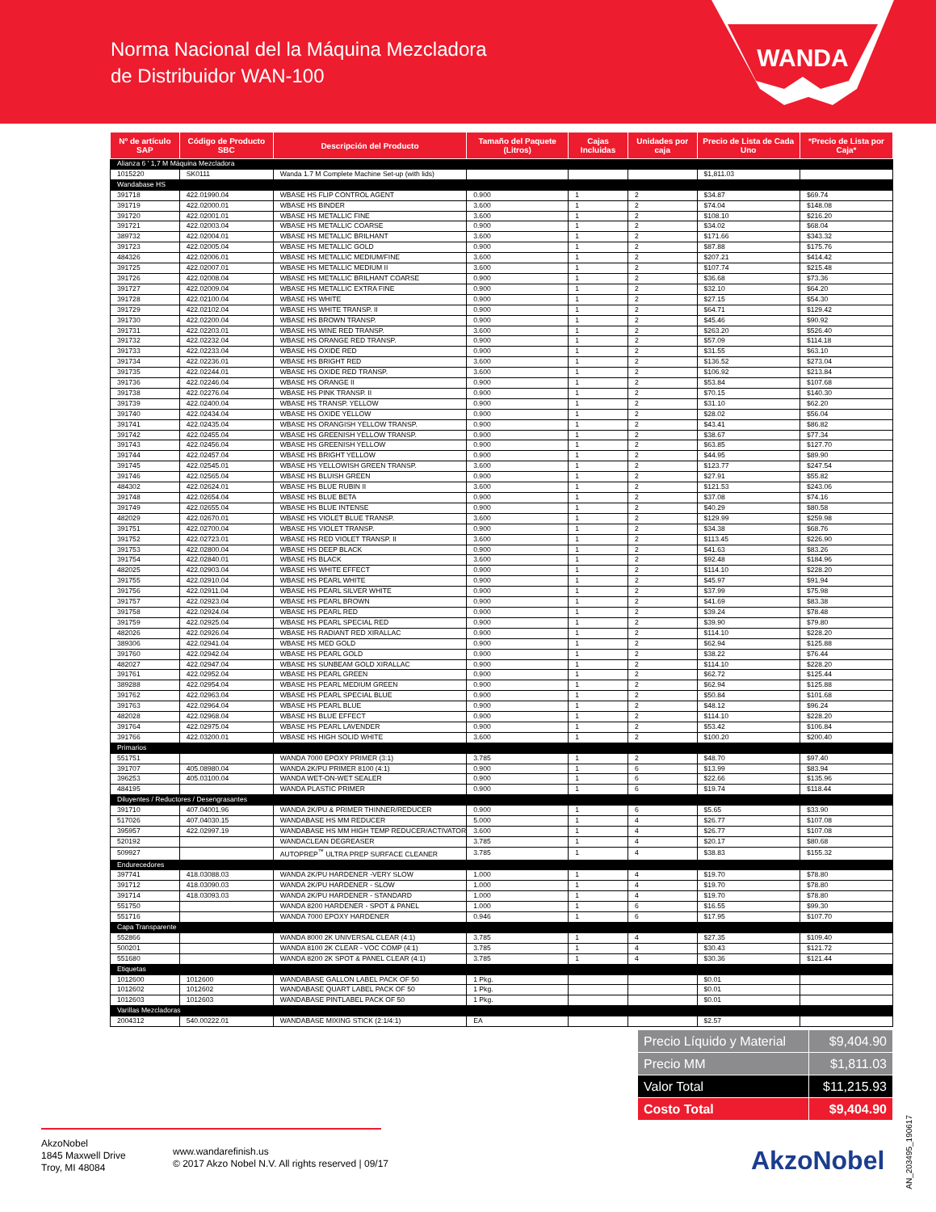Norma Nacional del la Máquina Mezcladora
de Distribuidor WAN-100
WANDA
| Nº de artículo SAP | Código de Producto SBC | Descripción del Producto | Tamaño del Paquete (Litros) | Cajas Incluidas | Unidades por caja | Precio de Lista de Cada Uno | *Precio de Lista por Caja* |
| --- | --- | --- | --- | --- | --- | --- | --- |
| Alianza 6 ' 1,7 M Máquina Mezcladora | | | | | | | |
| 1015220 | SK0111 | Wanda 1.7 M Complete Machine Set-up (with lids) | | | | $1,811.03 | |
| Wandabase HS | | | | | | | |
| 391718 | 422.01990.04 | WBASE HS FLIP CONTROL AGENT | 0.900 | 1 | 2 | $34.87 | $69.74 |
| 391719 | 422.02000.01 | WBASE HS BINDER | 3.600 | 1 | 2 | $74.04 | $148.08 |
| 391720 | 422.02001.01 | WBASE HS METALLIC FINE | 3.600 | 1 | 2 | $108.10 | $216.20 |
| 391721 | 422.02003.04 | WBASE HS METALLIC COARSE | 0.900 | 1 | 2 | $34.02 | $68.04 |
| 389732 | 422.02004.01 | WBASE HS METALLIC BRILHANT | 3.600 | 1 | 2 | $171.66 | $343.32 |
| 391723 | 422.02005.04 | WBASE HS METALLIC GOLD | 0.900 | 1 | 2 | $87.88 | $175.76 |
| 484326 | 422.02006.01 | WBASE HS METALLIC MEDIUM/FINE | 3.600 | 1 | 2 | $207.21 | $414.42 |
| 391725 | 422.02007.01 | WBASE HS METALLIC MEDIUM II | 3.600 | 1 | 2 | $107.74 | $215.48 |
| 391726 | 422.02008.04 | WBASE HS METALLIC BRILHANT COARSE | 0.900 | 1 | 2 | $36.68 | $73.36 |
| 391727 | 422.02009.04 | WBASE HS METALLIC EXTRA FINE | 0.900 | 1 | 2 | $32.10 | $64.20 |
| 391728 | 422.02100.04 | WBASE HS WHITE | 0.900 | 1 | 2 | $27.15 | $54.30 |
| 391729 | 422.02102.04 | WBASE HS WHITE TRANSP. II | 0.900 | 1 | 2 | $64.71 | $129.42 |
| 391730 | 422.02200.04 | WBASE HS BROWN TRANSP. | 0.900 | 1 | 2 | $45.46 | $90.92 |
| 391731 | 422.02203.01 | WBASE HS WINE RED TRANSP. | 3.600 | 1 | 2 | $263.20 | $526.40 |
| 391732 | 422.02232.04 | WBASE HS ORANGE RED TRANSP. | 0.900 | 1 | 2 | $57.09 | $114.18 |
| 391733 | 422.02233.04 | WBASE HS OXIDE RED | 0.900 | 1 | 2 | $31.55 | $63.10 |
| 391734 | 422.02236.01 | WBASE HS BRIGHT RED | 3.600 | 1 | 2 | $136.52 | $273.04 |
| 391735 | 422.02244.01 | WBASE HS OXIDE RED TRANSP. | 3.600 | 1 | 2 | $106.92 | $213.84 |
| 391736 | 422.02246.04 | WBASE HS ORANGE II | 0.900 | 1 | 2 | $53.84 | $107.68 |
| 391738 | 422.02276.04 | WBASE HS PINK TRANSP. II | 0.900 | 1 | 2 | $70.15 | $140.30 |
| 391739 | 422.02400.04 | WBASE HS TRANSP. YELLOW | 0.900 | 1 | 2 | $31.10 | $62.20 |
| 391740 | 422.02434.04 | WBASE HS OXIDE YELLOW | 0.900 | 1 | 2 | $28.02 | $56.04 |
| 391741 | 422.02435.04 | WBASE HS ORANGISH YELLOW TRANSP. | 0.900 | 1 | 2 | $43.41 | $86.82 |
| 391742 | 422.02455.04 | WBASE HS GREENISH YELLOW TRANSP. | 0.900 | 1 | 2 | $38.67 | $77.34 |
| 391743 | 422.02456.04 | WBASE HS GREENISH YELLOW | 0.900 | 1 | 2 | $63.85 | $127.70 |
| 391744 | 422.02457.04 | WBASE HS BRIGHT YELLOW | 0.900 | 1 | 2 | $44.95 | $89.90 |
| 391745 | 422.02545.01 | WBASE HS YELLOWISH GREEN TRANSP. | 3.600 | 1 | 2 | $123.77 | $247.54 |
| 391746 | 422.02565.04 | WBASE HS BLUISH GREEN | 0.900 | 1 | 2 | $27.91 | $55.82 |
| 484302 | 422.02624.01 | WBASE HS BLUE RUBIN II | 3.600 | 1 | 2 | $121.53 | $243.06 |
| 391748 | 422.02654.04 | WBASE HS BLUE BETA | 0.900 | 1 | 2 | $37.08 | $74.16 |
| 391749 | 422.02655.04 | WBASE HS BLUE INTENSE | 0.900 | 1 | 2 | $40.29 | $80.58 |
| 482029 | 422.02670.01 | WBASE HS VIOLET BLUE TRANSP. | 3.600 | 1 | 2 | $129.99 | $259.98 |
| 391751 | 422.02700.04 | WBASE HS VIOLET TRANSP. | 0.900 | 1 | 2 | $34.38 | $68.76 |
| 391752 | 422.02723.01 | WBASE HS RED VIOLET TRANSP. II | 3.600 | 1 | 2 | $113.45 | $226.90 |
| 391753 | 422.02800.04 | WBASE HS DEEP BLACK | 0.900 | 1 | 2 | $41.63 | $83.26 |
| 391754 | 422.02840.01 | WBASE HS BLACK | 3.600 | 1 | 2 | $92.48 | $184.96 |
| 482025 | 422.02903.04 | WBASE HS WHITE EFFECT | 0.900 | 1 | 2 | $114.10 | $228.20 |
| 391755 | 422.02910.04 | WBASE HS PEARL WHITE | 0.900 | 1 | 2 | $45.97 | $91.94 |
| 391756 | 422.02911.04 | WBASE HS PEARL SILVER WHITE | 0.900 | 1 | 2 | $37.99 | $75.98 |
| 391757 | 422.02923.04 | WBASE HS PEARL BROWN | 0.900 | 1 | 2 | $41.69 | $83.38 |
| 391758 | 422.02924.04 | WBASE HS PEARL RED | 0.900 | 1 | 2 | $39.24 | $78.48 |
| 391759 | 422.02925.04 | WBASE HS PEARL SPECIAL RED | 0.900 | 1 | 2 | $39.90 | $79.80 |
| 482026 | 422.02926.04 | WBASE HS RADIANT RED XIRALLAC | 0.900 | 1 | 2 | $114.10 | $228.20 |
| 389306 | 422.02941.04 | WBASE HS MED GOLD | 0.900 | 1 | 2 | $62.94 | $125.88 |
| 391760 | 422.02942.04 | WBASE HS PEARL GOLD | 0.900 | 1 | 2 | $38.22 | $76.44 |
| 482027 | 422.02947.04 | WBASE HS SUNBEAM GOLD XIRALLAC | 0.900 | 1 | 2 | $114.10 | $228.20 |
| 391761 | 422.02952.04 | WBASE HS PEARL GREEN | 0.900 | 1 | 2 | $62.72 | $125.44 |
| 389288 | 422.02954.04 | WBASE HS PEARL MEDIUM GREEN | 0.900 | 1 | 2 | $62.94 | $125.88 |
| 391762 | 422.02963.04 | WBASE HS PEARL SPECIAL BLUE | 0.900 | 1 | 2 | $50.84 | $101.68 |
| 391763 | 422.02964.04 | WBASE HS PEARL BLUE | 0.900 | 1 | 2 | $48.12 | $96.24 |
| 482028 | 422.02968.04 | WBASE HS BLUE EFFECT | 0.900 | 1 | 2 | $114.10 | $228.20 |
| 391764 | 422.02975.04 | WBASE HS PEARL LAVENDER | 0.900 | 1 | 2 | $53.42 | $106.84 |
| 391766 | 422.03200.01 | WBASE HS HIGH SOLID WHITE | 3.600 | 1 | 2 | $100.20 | $200.40 |
| Primarios | | | | | | | |
| 551751 | | WANDA 7000 EPOXY PRIMER (3:1) | 3.785 | 1 | 2 | $48.70 | $97.40 |
| 391707 | 405.08980.04 | WANDA 2K/PU PRIMER 8100 (4:1) | 0.900 | 1 | 6 | $13.99 | $83.94 |
| 396253 | 405.03100.04 | WANDA WET-ON-WET SEALER | 0.900 | 1 | 6 | $22.66 | $135.96 |
| 484195 | | WANDA PLASTIC PRIMER | 0.900 | 1 | 6 | $19.74 | $118.44 |
| Diluyentes / Reductores / Desengrasantes | | | | | | | |
| 391710 | 407.04001.96 | WANDA 2K/PU & PRIMER THINNER/REDUCER | 0.900 | 1 | 6 | $5.65 | $33.90 |
| 517026 | 407.04030.15 | WANDABASE HS MM REDUCER | 5.000 | 1 | 4 | $26.77 | $107.08 |
| 395957 | 422.02997.19 | WANDABASE HS MM HIGH TEMP REDUCER/ACTIVATOR | 3.600 | 1 | 4 | $26.77 | $107.08 |
| 520192 | | WANDACLEAN DEGREASER | 3.785 | 1 | 4 | $20.17 | $80.68 |
| 509927 | | AUTOPREP<sup>™</sup> ULTRA PREP SURFACE CLEANER | 3.785 | 1 | 4 | $38.83 | $155.32 |
| Endurecedores | | | | | | | |
| 397741 | 418.03088.03 | WANDA 2K/PU HARDENER -VERY SLOW | 1.000 | 1 | 4 | $19.70 | $78.80 |
| 391712 | 418.03090.03 | WANDA 2K/PU HARDENER - SLOW | 1.000 | 1 | 4 | $19.70 | $78.80 |
| 391714 | 418.03093.03 | WANDA 2K/PU HARDENER - STANDARD | 1.000 | 1 | 4 | $19.70 | $78.80 |
| 551750 | | WANDA 8200 HARDENER - SPOT & PANEL | 1.000 | 1 | 6 | $16.55 | $99.30 |
| 551716 | | WANDA 7000 EPOXY HARDENER | 0.946 | 1 | 6 | $17.95 | $107.70 |
| Capa Transparente | | | | | | | |
| 552866 | | WANDA 8000 2K UNIVERSAL CLEAR (4:1) | 3.785 | 1 | 4 | $27.35 | $109.40 |
| 500201 | | WANDA 8100 2K CLEAR - VOC COMP (4:1) | 3.785 | 1 | 4 | $30.43 | $121.72 |
| 551680 | | WANDA 8200 2K SPOT & PANEL CLEAR (4:1) | 3.785 | 1 | 4 | $30.36 | $121.44 |
| Etiquetas | | | | | | | |
| 1012600 | 1012600 | WANDABASE GALLON LABEL PACK OF 50 | 1 Pkg. | | | $0.01 | |
| 1012602 | 1012602 | WANDABASE QUART LABEL PACK OF 50 | 1 Pkg. | | | $0.01 | |
| 1012603 | 1012603 | WANDABASE PINTLABEL PACK OF 50 | 1 Pkg. | | | $0.01 | |
| Varillas Mezcladoras | | | | | | | |
| 2004312 | 540.00222.01 | WANDABASE MIXING STICK (2:1/4:1) | EA | | | $2.57 | |
| Precio Líquido y Material | $9,404.90 |
| Precio MM | $1,811.03 |
| Valor Total | $11,215.93 |
| Costo Total | $9,404.90 |
AN_203495_190617
AkzoNobel
1845 Maxwell Drive
Troy, MI 48084
www.wandarefinish.us
© 2017 Akzo Nobel N.V. All rights reserved | 09/17
AkzoNobel